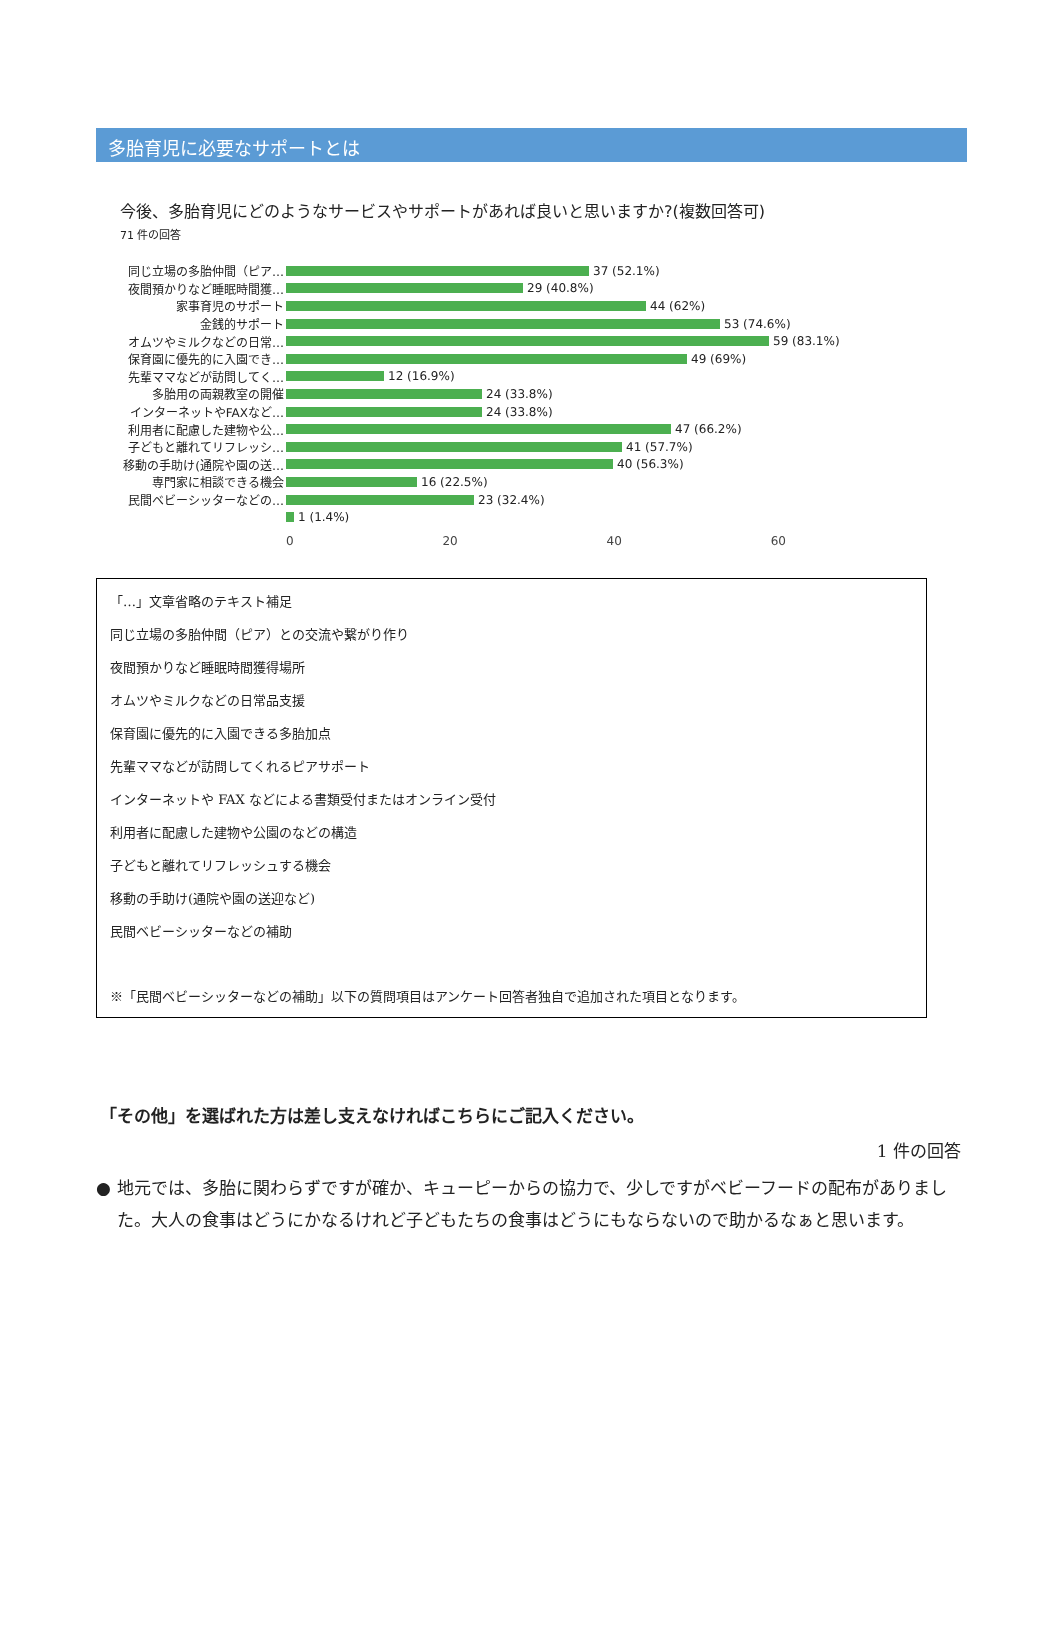多胎育児に必要なサポートとは
今後、多胎育児にどのようなサービスやサポートがあれば良いと思いますか?(複数回答可)
71 件の回答
同じ立場の多胎仲間（ピア… 37 (52.1%)
夜間預かりなど睡眠時間獲… 29 (40.8%)
家事育児のサポート 44 (62%)
金銭的サポート 53 (74.6%)
オムツやミルクなどの日常… 59 (83.1%)
保育園に優先的に入園でき… 49 (69%)
先輩ママなどが訪問してく… 12 (16.9%)
多胎用の両親教室の開催 24 (33.8%)
インターネットやFAXなど… 24 (33.8%)
利用者に配慮した建物や公… 47 (66.2%)
子どもと離れてリフレッシ… 41 (57.7%)
移動の手助け(通院や園の送… 40 (56.3%)
専門家に相談できる機会 16 (22.5%)
民間ベビーシッターなどの… 23 (32.4%)
1 (1.4%)
0 20 40 60
「…」文章省略のテキスト補足
同じ立場の多胎仲間（ピア）との交流や繋がり作り
夜間預かりなど睡眠時間獲得場所
オムツやミルクなどの日常品支援
保育園に優先的に入園できる多胎加点
先輩ママなどが訪問してくれるピアサポート
インターネットや FAX などによる書類受付またはオンライン受付
利用者に配慮した建物や公園のなどの構造
子どもと離れてリフレッシュする機会
移動の手助け(通院や園の送迎など)
民間ベビーシッターなどの補助
※「民間ベビーシッターなどの補助」以下の質問項目はアンケート回答者独自で追加された項目となります。
「その他」を選ばれた方は差し支えなければこちらにご記入ください。
1 件の回答
● 地元では、多胎に関わらずですが確か、キューピーからの協力で、少しですがベビーフードの配布がありました。大人の食事はどうにかなるけれど子どもたちの食事はどうにもならないので助かるなぁと思います。